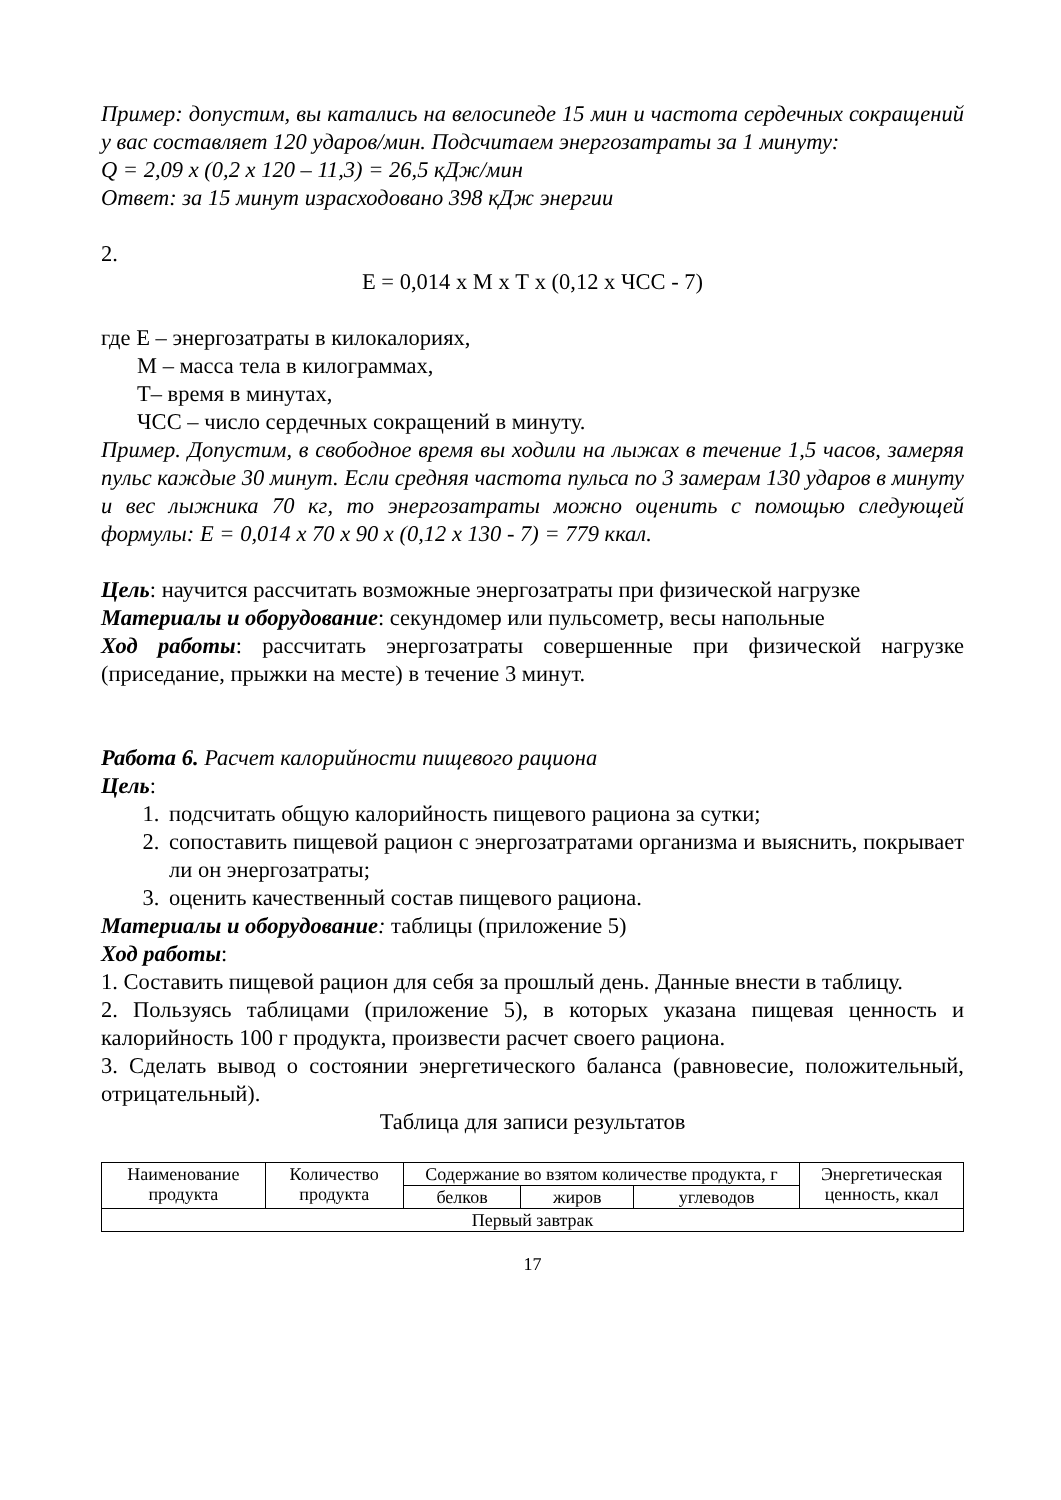Пример: допустим, вы катались на велосипеде 15 мин и частота сердечных сокращений у вас составляет 120 ударов/мин. Подсчитаем энергозатраты за 1 минуту:
Q = 2,09 х (0,2 х 120 – 11,3) = 26,5 кДж/мин
Ответ: за 15 минут израсходовано 398 кДж энергии
2.
Е = 0,014 х М х Т х (0,12 х ЧСС - 7)
где Е – энергозатраты в килокалориях,
М – масса тела в килограммах,
Т– время в минутах,
ЧСС – число сердечных сокращений в минуту.
Пример. Допустим, в свободное время вы ходили на лыжах в течение 1,5 часов, замеряя пульс каждые 30 минут. Если средняя частота пульса по 3 замерам 130 ударов в минуту и вес лыжника 70 кг, то энергозатраты можно оценить с помощью следующей формулы: Е = 0,014 х 70 х 90 х (0,12 х 130 - 7) = 779 ккал.
Цель: научится рассчитать возможные энергозатраты при физической нагрузке
Материалы и оборудование: секундомер или пульсометр, весы напольные
Ход работы: рассчитать энергозатраты совершенные при физической нагрузке (приседание, прыжки на месте) в течение 3 минут.
Работа 6. Расчет калорийности пищевого рациона
Цель:
1. подсчитать общую калорийность пищевого рациона за сутки;
2. сопоставить пищевой рацион с энергозатратами организма и выяснить, покрывает ли он энергозатраты;
3. оценить качественный состав пищевого рациона.
Материалы и оборудование: таблицы (приложение 5)
Ход работы:
1. Составить пищевой рацион для себя за прошлый день. Данные внести в таблицу.
2. Пользуясь таблицами (приложение 5), в которых указана пищевая ценность и калорийность 100 г продукта, произвести расчет своего рациона.
3. Сделать вывод о состоянии энергетического баланса (равновесие, положительный, отрицательный).
Таблица для записи результатов
| Наименование продукта | Количество продукта | Содержание во взятом количестве продукта, г | | | Энергетическая ценность, ккал |
| --- | --- | --- | --- | --- | --- |
| | | белков | жиров | углеводов | |
| Первый завтрак | | | | | |
17